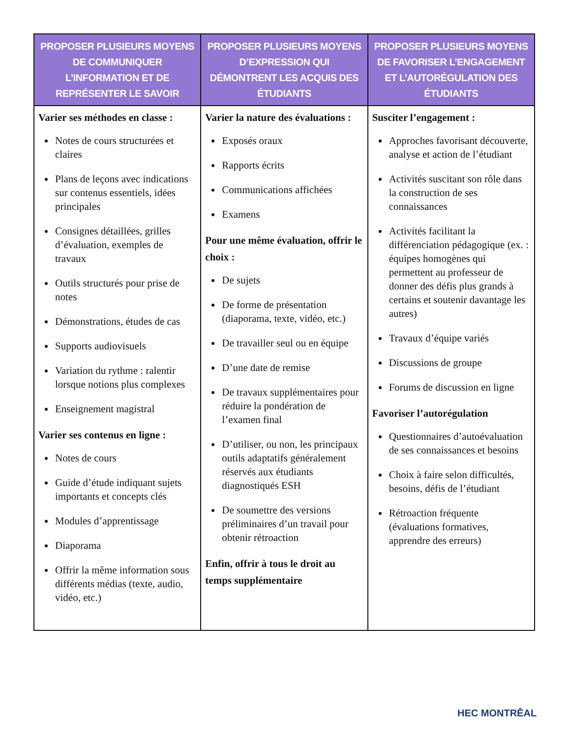| PROPOSER PLUSIEURS MOYENS DE COMMUNIQUER L’INFORMATION ET DE REPRÉSENTER LE SAVOIR | PROPOSER PLUSIEURS MOYENS D’EXPRESSION QUI DÉMONTRENT LES ACQUIS DES ÉTUDIANTS | PROPOSER PLUSIEURS MOYENS DE FAVORISER L’ENGAGEMENT ET L’AUTORÉGULATION DES ÉTUDIANTS |
| --- | --- | --- |
| Varier ses méthodes en classe : Notes de cours structurées et claires Plans de leçons avec indications sur contenus essentiels, idées principales Consignes détaillées, grilles d’évaluation, exemples de travaux Outils structurés pour prise de notes Démonstrations, études de cas Supports audiovisuels Variation du rythme : ralentir lorsque notions plus complexes Enseignement magistral Varier ses contenus en ligne : Notes de cours Guide d’étude indiquant sujets importants et concepts clés Modules d’apprentissage Diaporama Offrir la même information sous différents médias (texte, audio, vidéo, etc.) | Varier la nature des évaluations : Exposés oraux Rapports écrits Communications affichées Examens Pour une même évaluation, offrir le choix : De sujets De forme de présentation (diaporama, texte, vidéo, etc.) De travailler seul ou en équipe D’une date de remise De travaux supplémentaires pour réduire la pondération de l’examen final D’utiliser, ou non, les principaux outils adaptatifs généralement réservés aux étudiants diagnostiqués ESH De soumettre des versions préliminaires d’un travail pour obtenir rétroaction Enfin, offrir à tous le droit au temps supplémentaire | Susciter l’engagement : Approches favorisant découverte, analyse et action de l’étudiant Activités suscitant son rôle dans la construction de ses connaissances Activités facilitant la différenciation pédagogique (ex. : équipes homogènes qui permettent au professeur de donner des défis plus grands à certains et soutenir davantage les autres) Travaux d’équipe variés Discussions de groupe Forums de discussion en ligne Favoriser l’autorégulation Questionnaires d’autoévaluation de ses connaissances et besoins Choix à faire selon difficultés, besoins, défis de l’étudiant Rétroaction fréquente (évaluations formatives, apprendre des erreurs) |
HEC MONTRĒAL